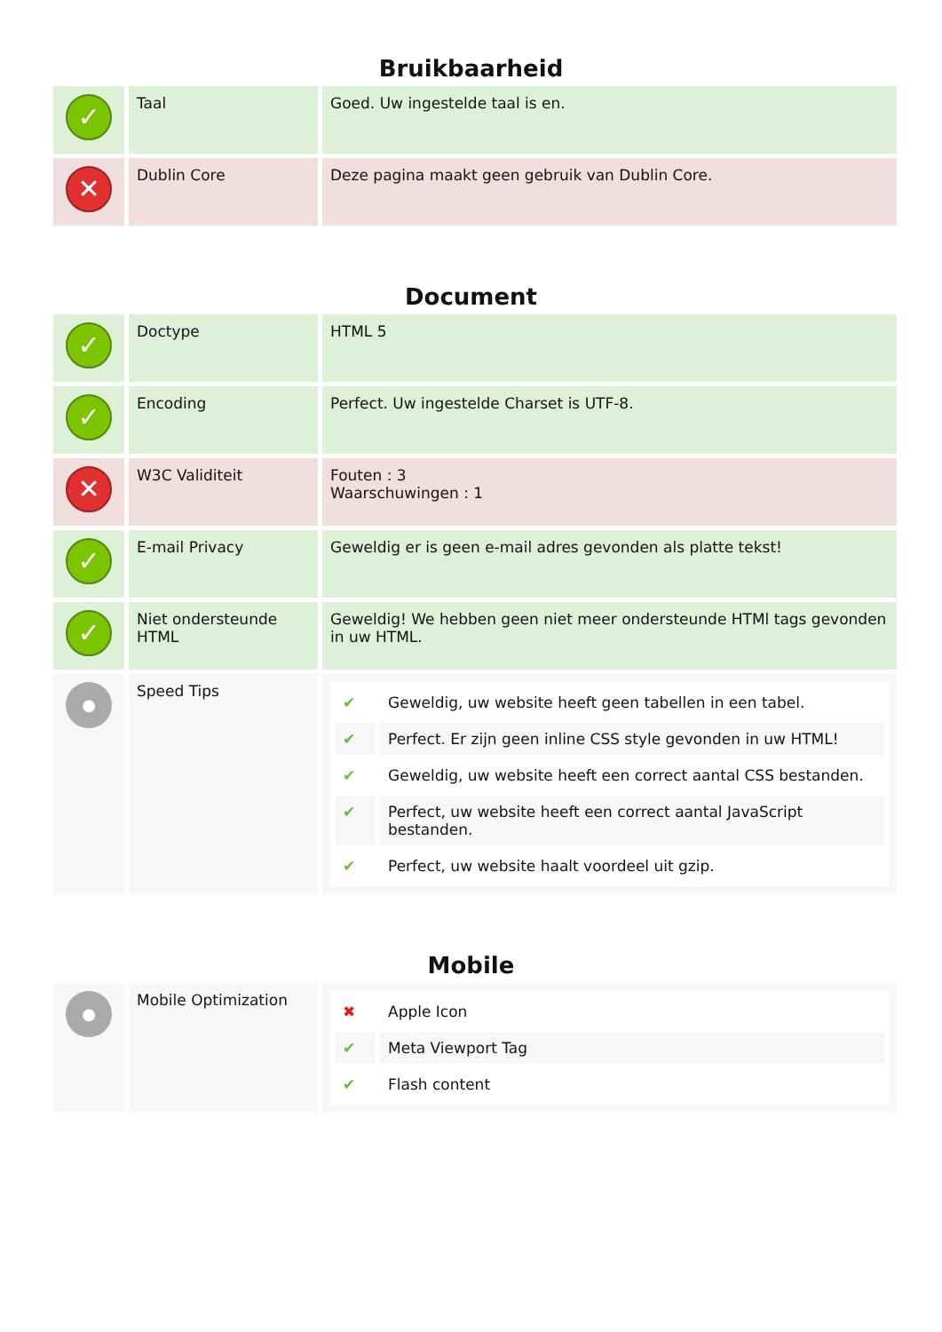Bruikbaarheid
| ✓ | Taal | Goed. Uw ingestelde taal is en. |
| ✕ | Dublin Core | Deze pagina maakt geen gebruik van Dublin Core. |
Document
| ✓ | Doctype | HTML 5 |
| ✓ | Encoding | Perfect. Uw ingestelde Charset is UTF-8. |
| ✕ | W3C Validiteit | Fouten : 3 Waarschuwingen : 1 |
| ✓ | E-mail Privacy | Geweldig er is geen e-mail adres gevonden als platte tekst! |
| ✓ | Niet ondersteunde HTML | Geweldig! We hebben geen niet meer ondersteunde HTMl tags gevonden in uw HTML. |
| ● | Speed Tips | / ✔ / Geweldig, uw website heeft geen tabellen in een tabel. / / ✔ / Perfect. Er zijn geen inline CSS style gevonden in uw HTML! / / ✔ / Geweldig, uw website heeft een correct aantal CSS bestanden. / / ✔ / Perfect, uw website heeft een correct aantal JavaScript bestanden. / / ✔ / Perfect, uw website haalt voordeel uit gzip. / |
Mobile
| ● | Mobile Optimization | / ✖ / Apple Icon / / ✔ / Meta Viewport Tag / / ✔ / Flash content / |